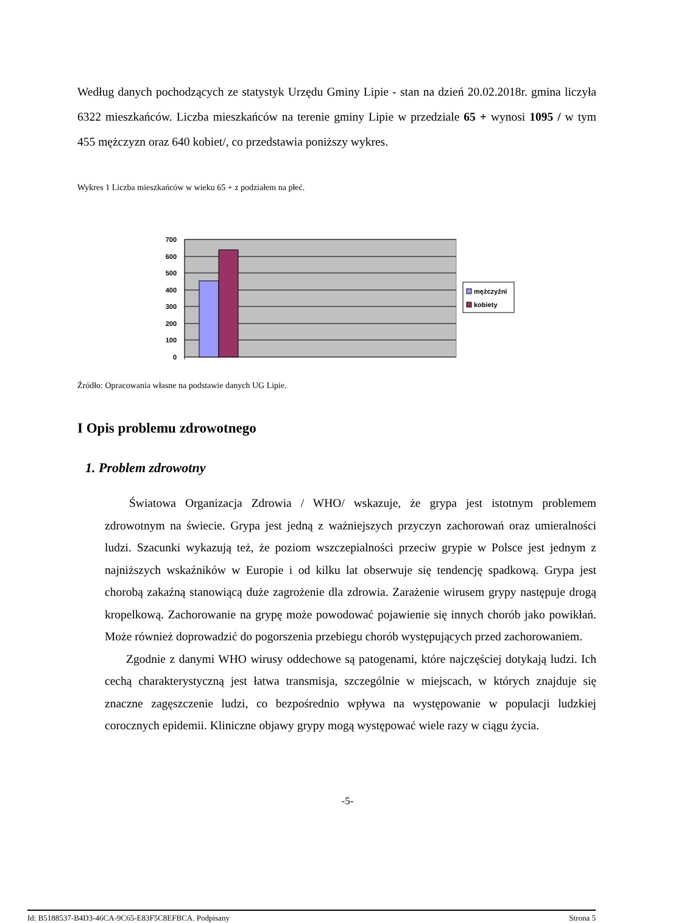Według danych pochodzących ze statystyk Urzędu Gminy Lipie - stan na dzień 20.02.2018r. gmina liczyła 6322 mieszkańców. Liczba mieszkańców na terenie gminy Lipie w przedziale 65 + wynosi 1095 / w tym 455 mężczyzn oraz 640 kobiet/, co przedstawia poniższy wykres.
Wykres 1 Liczba mieszkańców w wieku 65 + z podziałem na płeć.
700
600
500
400
300
200
100
0
mężczyźni
kobiety
Źródło: Opracowania własne na podstawie danych UG Lipie.
I Opis problemu zdrowotnego
1. Problem zdrowotny
Światowa Organizacja Zdrowia / WHO/ wskazuje, że grypa jest istotnym problemem zdrowotnym na świecie. Grypa jest jedną z ważniejszych przyczyn zachorowań oraz umieralności ludzi. Szacunki wykazują też, że poziom wszczepialności przeciw grypie w Polsce jest jednym z najniższych wskaźników w Europie i od kilku lat obserwuje się tendencję spadkową. Grypa jest chorobą zakaźną stanowiącą duże zagrożenie dla zdrowia. Zarażenie wirusem grypy następuje drogą kropelkową. Zachorowanie na grypę może powodować pojawienie się innych chorób jako powikłań. Może również doprowadzić do pogorszenia przebiegu chorób występujących przed zachorowaniem.
Zgodnie z danymi WHO wirusy oddechowe są patogenami, które najczęściej dotykają ludzi. Ich cechą charakterystyczną jest łatwa transmisja, szczególnie w miejscach, w których znajduje się znaczne zagęszczenie ludzi, co bezpośrednio wpływa na występowanie w populacji ludzkiej corocznych epidemii. Kliniczne objawy grypy mogą występować wiele razy w ciągu życia.
-5-
Id: B5188537-B4D3-46CA-9C65-E83F5C8EFBCA. Podpisany Strona 5